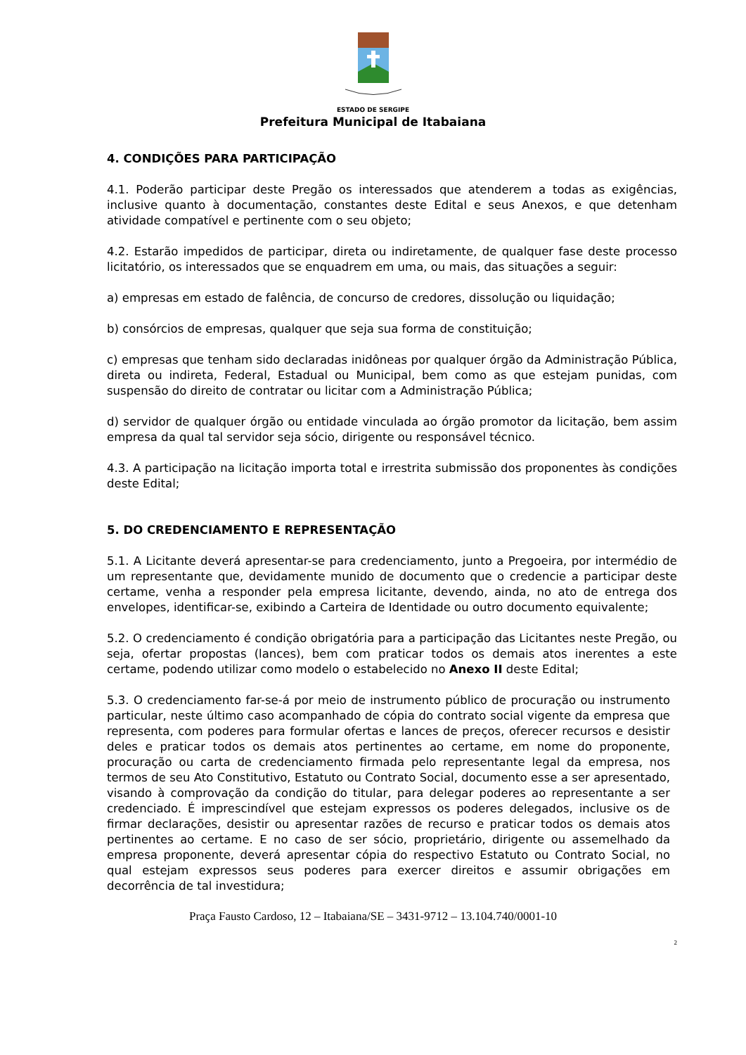ESTADO DE SERGIPE
Prefeitura Municipal de Itabaiana
4. CONDIÇÕES PARA PARTICIPAÇÃO
4.1. Poderão participar deste Pregão os interessados que atenderem a todas as exigências, inclusive quanto à documentação, constantes deste Edital e seus Anexos, e que detenham atividade compatível e pertinente com o seu objeto;
4.2. Estarão impedidos de participar, direta ou indiretamente, de qualquer fase deste processo licitatório, os interessados que se enquadrem em uma, ou mais, das situações a seguir:
a) empresas em estado de falência, de concurso de credores, dissolução ou liquidação;
b) consórcios de empresas, qualquer que seja sua forma de constituição;
c) empresas que tenham sido declaradas inidôneas por qualquer órgão da Administração Pública, direta ou indireta, Federal, Estadual ou Municipal, bem como as que estejam punidas, com suspensão do direito de contratar ou licitar com a Administração Pública;
d) servidor de qualquer órgão ou entidade vinculada ao órgão promotor da licitação, bem assim empresa da qual tal servidor seja sócio, dirigente ou responsável técnico.
4.3. A participação na licitação importa total e irrestrita submissão dos proponentes às condições deste Edital;
5. DO CREDENCIAMENTO E REPRESENTAÇÃO
5.1. A Licitante deverá apresentar-se para credenciamento, junto a Pregoeira, por intermédio de um representante que, devidamente munido de documento que o credencie a participar deste certame, venha a responder pela empresa licitante, devendo, ainda, no ato de entrega dos envelopes, identificar-se, exibindo a Carteira de Identidade ou outro documento equivalente;
5.2. O credenciamento é condição obrigatória para a participação das Licitantes neste Pregão, ou seja, ofertar propostas (lances), bem com praticar todos os demais atos inerentes a este certame, podendo utilizar como modelo o estabelecido no Anexo II deste Edital;
5.3. O credenciamento far-se-á por meio de instrumento público de procuração ou instrumento particular, neste último caso acompanhado de cópia do contrato social vigente da empresa que representa, com poderes para formular ofertas e lances de preços, oferecer recursos e desistir deles e praticar todos os demais atos pertinentes ao certame, em nome do proponente, procuração ou carta de credenciamento firmada pelo representante legal da empresa, nos termos de seu Ato Constitutivo, Estatuto ou Contrato Social, documento esse a ser apresentado, visando à comprovação da condição do titular, para delegar poderes ao representante a ser credenciado. É imprescindível que estejam expressos os poderes delegados, inclusive os de firmar declarações, desistir ou apresentar razões de recurso e praticar todos os demais atos pertinentes ao certame. E no caso de ser sócio, proprietário, dirigente ou assemelhado da empresa proponente, deverá apresentar cópia do respectivo Estatuto ou Contrato Social, no qual estejam expressos seus poderes para exercer direitos e assumir obrigações em decorrência de tal investidura;
Praça Fausto Cardoso, 12 – Itabaiana/SE – 3431-9712 – 13.104.740/0001-10
2